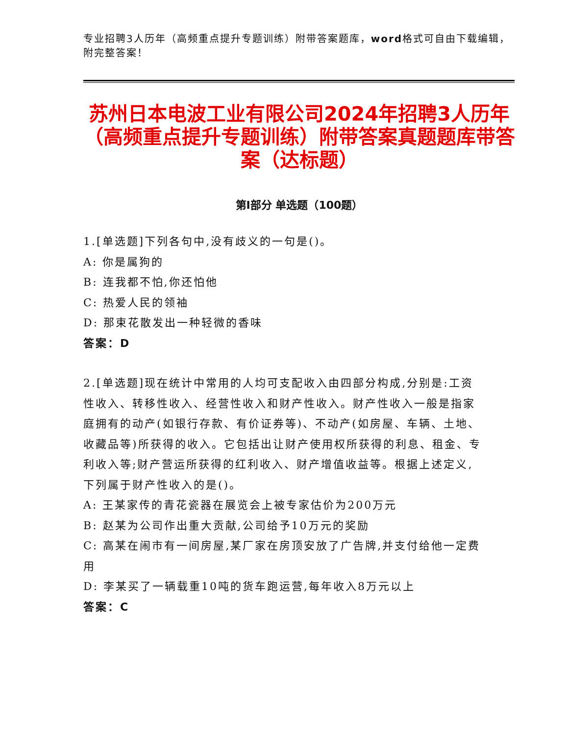专业招聘3人历年（高频重点提升专题训练）附带答案题库，word格式可自由下载编辑，附完整答案！
苏州日本电波工业有限公司2024年招聘3人历年（高频重点提升专题训练）附带答案真题题库带答案（达标题）
第I部分 单选题（100题）
1.[单选题]下列各句中,没有歧义的一句是()。
A: 你是属狗的
B: 连我都不怕,你还怕他
C: 热爱人民的领袖
D: 那束花散发出一种轻微的香味
答案：D
2.[单选题]现在统计中常用的人均可支配收入由四部分构成,分别是:工资性收入、转移性收入、经营性收入和财产性收入。财产性收入一般是指家庭拥有的动产(如银行存款、有价证券等)、不动产(如房屋、车辆、土地、收藏品等)所获得的收入。它包括出让财产使用权所获得的利息、租金、专利收入等;财产营运所获得的红利收入、财产增值收益等。根据上述定义,下列属于财产性收入的是()。
A: 王某家传的青花瓷器在展览会上被专家估价为200万元
B: 赵某为公司作出重大贡献,公司给予10万元的奖励
C: 高某在闹市有一间房屋,某厂家在房顶安放了广告牌,并支付给他一定费用
D: 李某买了一辆载重10吨的货车跑运营,每年收入8万元以上
答案：C